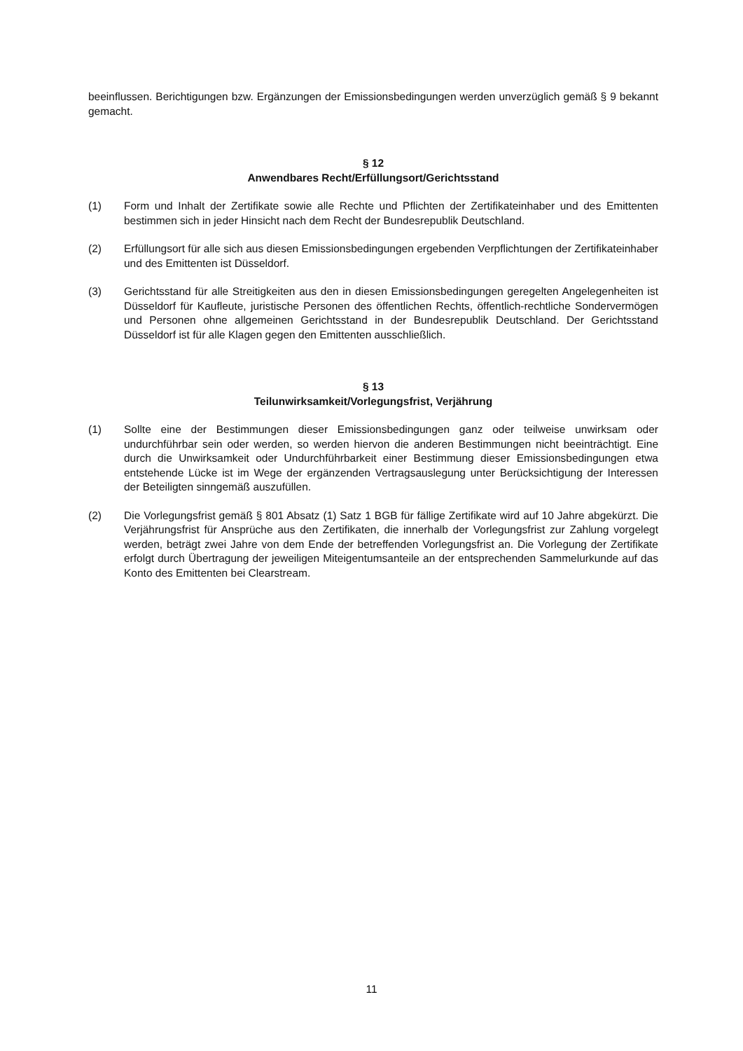beeinflussen. Berichtigungen bzw. Ergänzungen der Emissionsbedingungen werden unverzüglich gemäß § 9 bekannt gemacht.
§ 12
Anwendbares Recht/Erfüllungsort/Gerichtsstand
(1) Form und Inhalt der Zertifikate sowie alle Rechte und Pflichten der Zertifikateinhaber und des Emittenten bestimmen sich in jeder Hinsicht nach dem Recht der Bundesrepublik Deutschland.
(2) Erfüllungsort für alle sich aus diesen Emissionsbedingungen ergebenden Verpflichtungen der Zertifikateinhaber und des Emittenten ist Düsseldorf.
(3) Gerichtsstand für alle Streitigkeiten aus den in diesen Emissionsbedingungen geregelten Angelegenheiten ist Düsseldorf für Kaufleute, juristische Personen des öffentlichen Rechts, öffentlich-rechtliche Sondervermögen und Personen ohne allgemeinen Gerichtsstand in der Bundesrepublik Deutschland. Der Gerichtsstand Düsseldorf ist für alle Klagen gegen den Emittenten ausschließlich.
§ 13
Teilunwirksamkeit/Vorlegungsfrist, Verjährung
(1) Sollte eine der Bestimmungen dieser Emissionsbedingungen ganz oder teilweise unwirksam oder undurchführbar sein oder werden, so werden hiervon die anderen Bestimmungen nicht beeinträchtigt. Eine durch die Unwirksamkeit oder Undurchführbarkeit einer Bestimmung dieser Emissionsbedingungen etwa entstehende Lücke ist im Wege der ergänzenden Vertragsauslegung unter Berücksichtigung der Interessen der Beteiligten sinngemäß auszufüllen.
(2) Die Vorlegungsfrist gemäß § 801 Absatz (1) Satz 1 BGB für fällige Zertifikate wird auf 10 Jahre abgekürzt. Die Verjährungsfrist für Ansprüche aus den Zertifikaten, die innerhalb der Vorlegungsfrist zur Zahlung vorgelegt werden, beträgt zwei Jahre von dem Ende der betreffenden Vorlegungsfrist an. Die Vorlegung der Zertifikate erfolgt durch Übertragung der jeweiligen Miteigentumsanteile an der entsprechenden Sammelurkunde auf das Konto des Emittenten bei Clearstream.
11